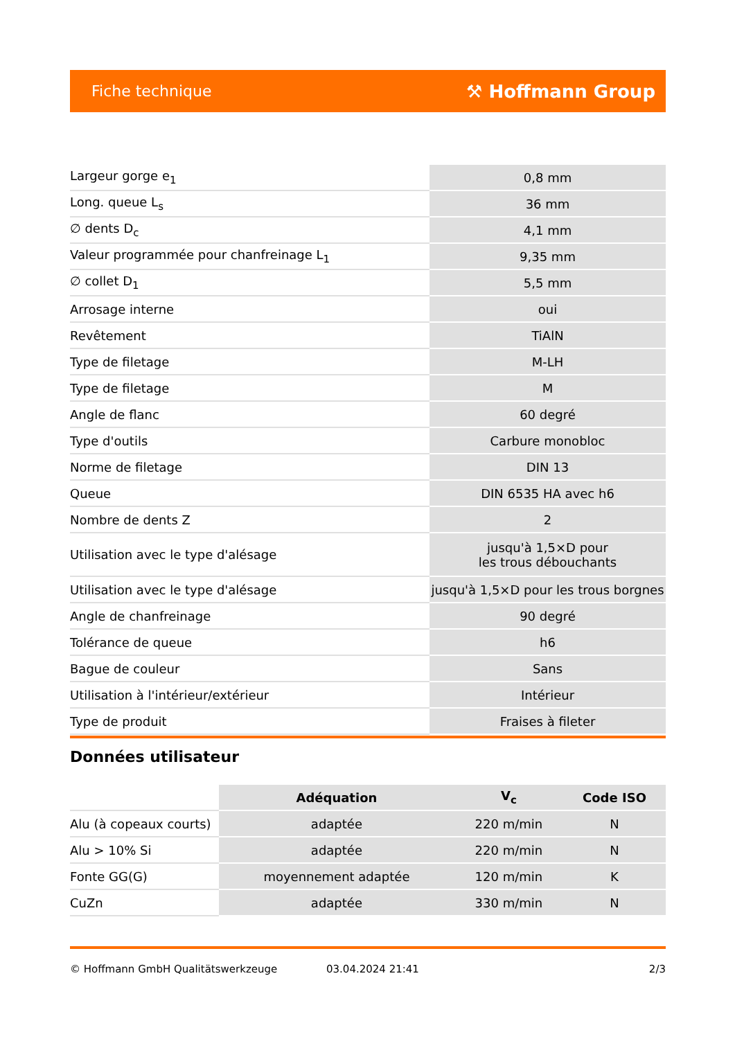Fiche technique ⚒ Hoffmann Group
| Largeur gorge e<sub>1</sub> | 0,8 mm |
| Long. queue L<sub>s</sub> | 36 mm |
| ∅ dents D<sub>c</sub> | 4,1 mm |
| Valeur programmée pour chanfreinage L<sub>1</sub> | 9,35 mm |
| ∅ collet D<sub>1</sub> | 5,5 mm |
| Arrosage interne | oui |
| Revêtement | TiAlN |
| Type de filetage | M-LH |
| Type de filetage | M |
| Angle de flanc | 60 degré |
| Type d'outils | Carbure monobloc |
| Norme de filetage | DIN 13 |
| Queue | DIN 6535 HA avec h6 |
| Nombre de dents Z | 2 |
| Utilisation avec le type d'alésage | jusqu'à 1,5×D pour les trous débouchants |
| Utilisation avec le type d'alésage | jusqu'à 1,5×D pour les trous borgnes |
| Angle de chanfreinage | 90 degré |
| Tolérance de queue | h6 |
| Bague de couleur | Sans |
| Utilisation à l'intérieur/extérieur | Intérieur |
| Type de produit | Fraises à fileter |
Données utilisateur
| | Adéquation | V<sub>c</sub> | Code ISO |
| --- | --- | --- | --- |
| Alu (à copeaux courts) | adaptée | 220 m/min | N |
| Alu > 10% Si | adaptée | 220 m/min | N |
| Fonte GG(G) | moyennement adaptée | 120 m/min | K |
| CuZn | adaptée | 330 m/min | N |
© Hoffmann GmbH Qualitätswerkzeuge 03.04.2024 21:41 2/3